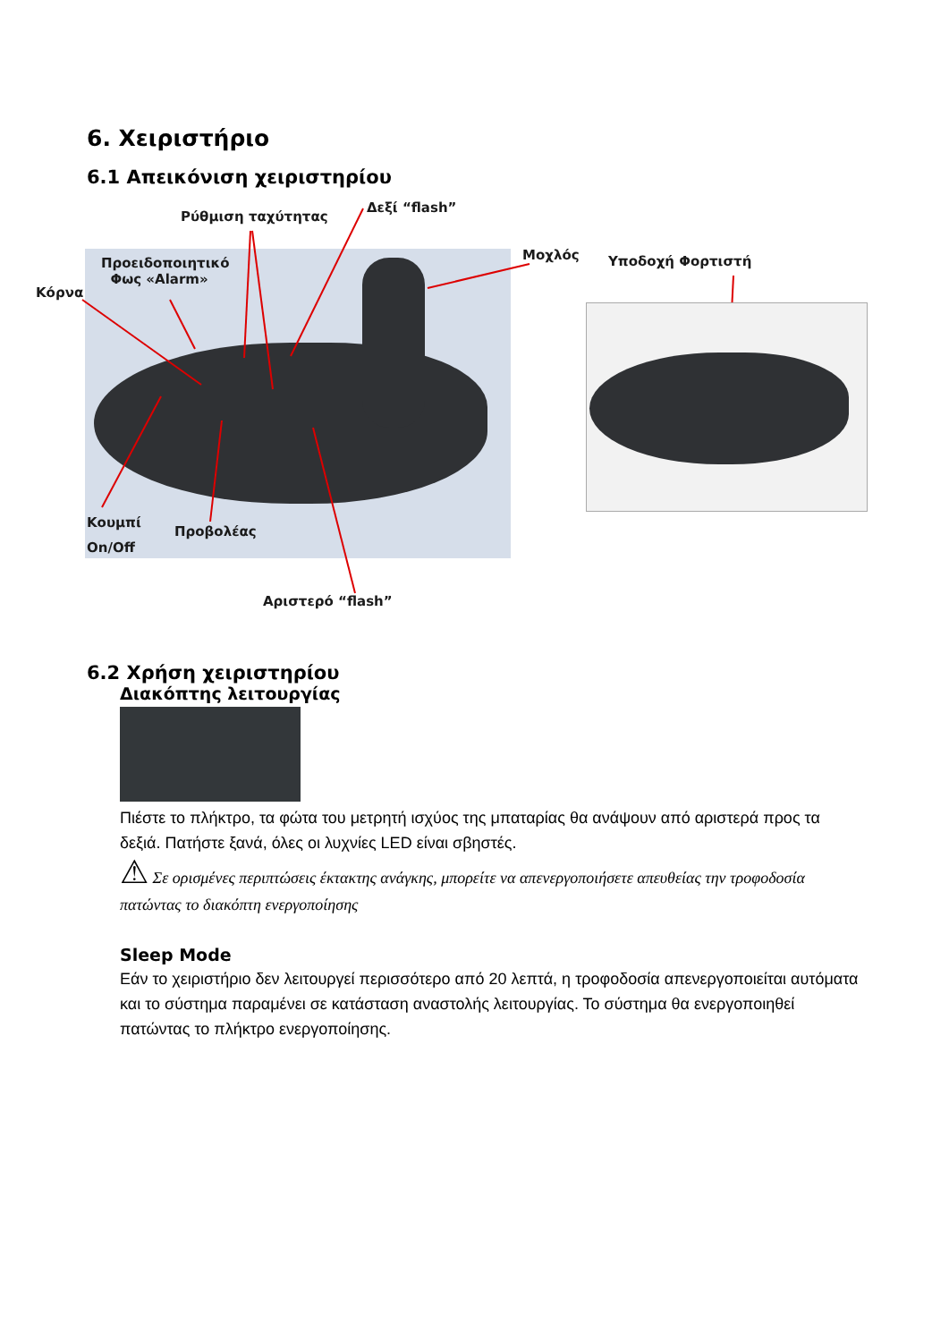6. Χειριστήριο
6.1 Απεικόνιση χειριστηρίου
Ρύθμιση ταχύτητας
Δεξί “flash”
Μοχλός Υποδοχή Φορτιστή
Προειδοποιητικό
Φως «Alarm»
Κόρνα
Κουμπί
On/Off
Προβολέας
Αριστερό “flash”
6.2 Χρήση χειριστηρίου
Διακόπτης λειτουργίας
Πιέστε το πλήκτρο, τα φώτα του μετρητή ισχύος της μπαταρίας θα ανάψουν από αριστερά προς τα δεξιά. Πατήστε ξανά, όλες οι λυχνίες LED είναι σβηστές.
⚠ Σε ορισμένες περιπτώσεις έκτακτης ανάγκης, μπορείτε να απενεργοποιήσετε απευθείας την τροφοδοσία πατώντας το διακόπτη ενεργοποίησης
Sleep Mode
Εάν το χειριστήριο δεν λειτουργεί περισσότερο από 20 λεπτά, η τροφοδοσία απενεργοποιείται αυτόματα και το σύστημα παραμένει σε κατάσταση αναστολής λειτουργίας. Το σύστημα θα ενεργοποιηθεί πατώντας το πλήκτρο ενεργοποίησης.